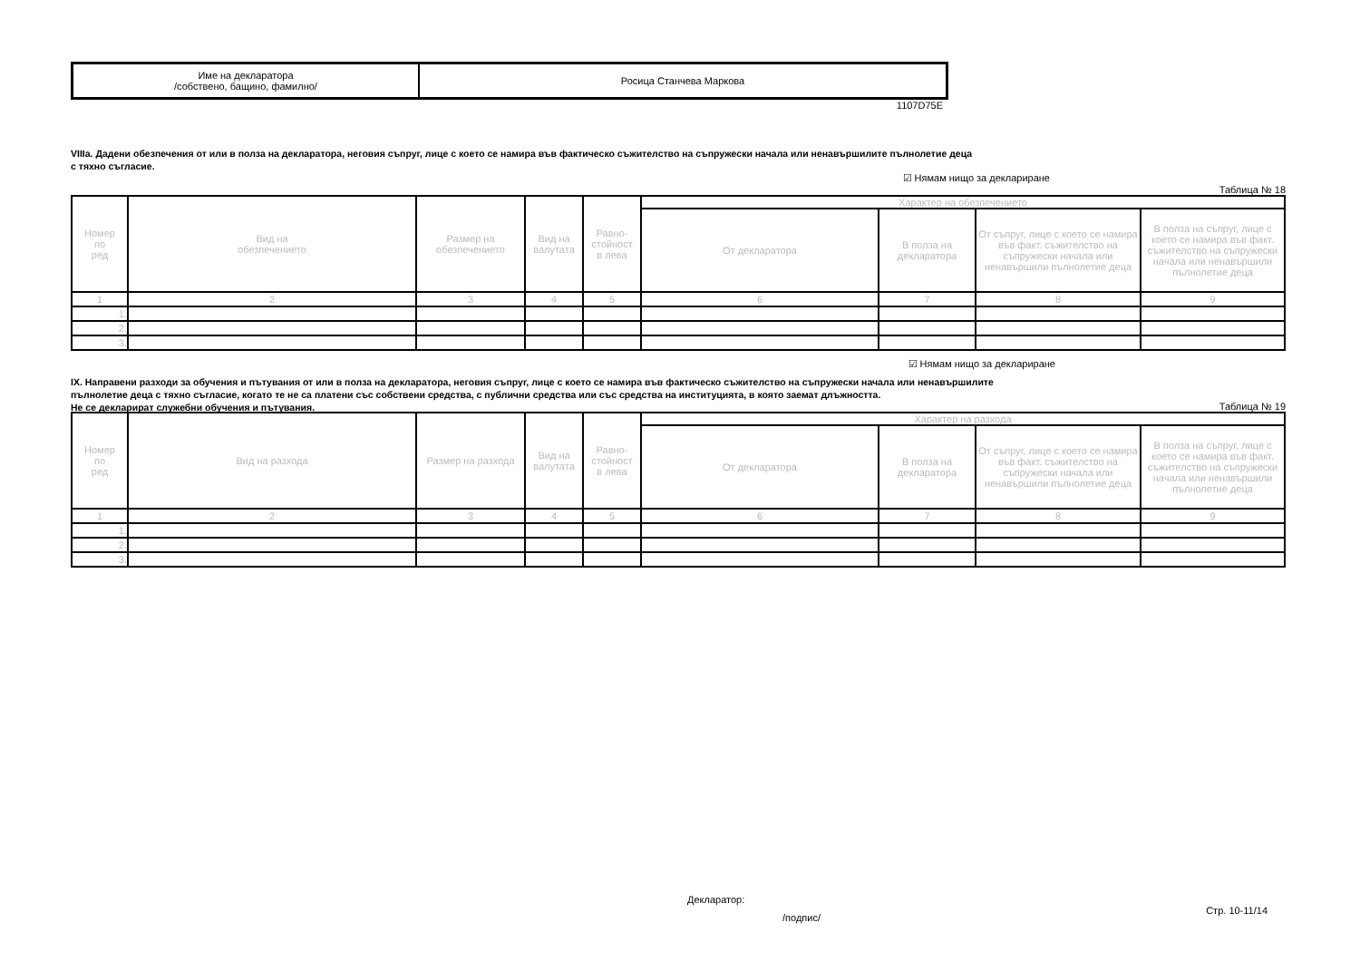| Име на декларатора /собствено, бащино, фамилно/ | Росица Станчева Маркова |
1107D75E
VIIIa. Дадени обезпечения от или в полза на декларатора, неговия съпруг, лице с което се намира във фактическо съжителство на съпружески начала или ненавършилите пълнолетие деца
с тяхно съгласие.
☑ Нямам нищо за деклариране
Таблица № 18
| Номер по ред | Вид на обезпечението | Размер на обезпечението | Вид на валутата | Равно- стойност в лева | Характер на обезпечението | | | |
| --- | --- | --- | --- | --- | --- | --- | --- | --- |
| | | | | | От декларатора | В полза на декларатора | От съпруг, лице с което се намира във факт. съжителство на съпружески начала или ненавършили пълнолетие деца | В полза на съпруг, лице с което се намира във факт. съжителство на съпружески начала или ненавършили пълнолетие деца |
| 1 | 2 | 3 | 4 | 5 | 6 | 7 | 8 | 9 |
| 1. | | | | | | | | |
| 2. | | | | | | | | |
| 3. | | | | | | | | |
☑ Нямам нищо за деклариране
IX. Направени разходи за обучения и пътувания от или в полза на декларатора, неговия съпруг, лице с което се намира във фактическо съжителство на съпружески начала или ненавършилите
пълнолетие деца с тяхно съгласие, когато те не са платени със собствени средства, с публични средства или със средства на институцията, в която заемат длъжността.
Не се декларират служебни обучения и пътувания.
Таблица № 19
| Номер по ред | Вид на разхода | Размер на разхода | Вид на валутата | Равно- стойност в лева | Характер на разхода | | | |
| --- | --- | --- | --- | --- | --- | --- | --- | --- |
| | | | | | От декларатора | В полза на декларатора | От съпруг, лице с което се намира във факт. съжителство на съпружески начала или ненавършили пълнолетие деца | В полза на съпруг, лице с което се намира във факт. съжителство на съпружески начала или ненавършили пълнолетие деца |
| 1 | 2 | 3 | 4 | 5 | 6 | 7 | 8 | 9 |
| 1. | | | | | | | | |
| 2. | | | | | | | | |
| 3. | | | | | | | | |
Декларатор:
/подпис/ Стр. 10-11/14